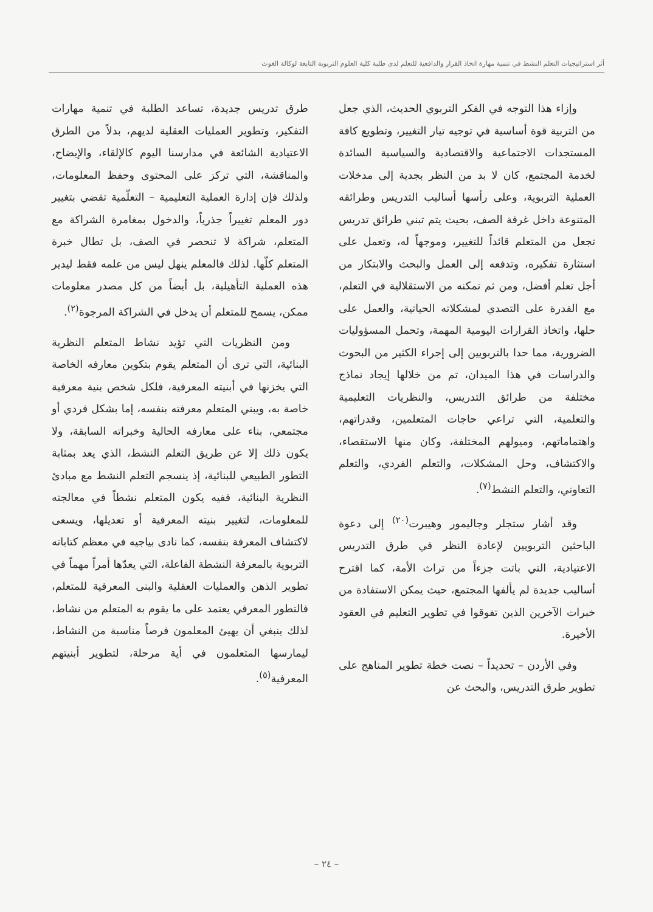أثر استراتيجيات التعلم النشط في تنمية مهارة اتخاذ القرار والدافعية للتعلم لدى طلبة كلية العلوم التربوية التابعة لوكالة الغوث
وإزاء هذا التوجه في الفكر التربوي الحديث، الذي جعل من التربية قوة أساسية في توجيه تيار التغيير، وتطويع كافة المستجدات الاجتماعية والاقتصادية والسياسية السائدة لخدمة المجتمع، كان لا بد من النظر بجدية إلى مدخلات العملية التربوية، وعلى رأسها أساليب التدريس وطرائقه المتنوعة داخل غرفة الصف، بحيث يتم تبني طرائق تدريس تجعل من المتعلم قائداً للتغيير، وموجهاً له، وتعمل على استثارة تفكيره، وتدفعه إلى العمل والبحث والابتكار من أجل تعلم أفضل، ومن ثم تمكنه من الاستقلالية في التعلم، مع القدرة على التصدي لمشكلاته الحياتية، والعمل على حلها، واتخاذ القرارات اليومية المهمة، وتحمل المسؤوليات الضرورية، مما حدا بالتربويين إلى إجراء الكثير من البحوث والدراسات في هذا الميدان، تم من خلالها إيجاد نماذج مختلفة من طرائق التدريس، والنظريات التعليمية والتعلمية، التي تراعي حاجات المتعلمين، وقدراتهم، واهتماماتهم، وميولهم المختلفة، وكان منها الاستقصاء، والاكتشاف، وحل المشكلات، والتعلم الفردي، والتعلم التعاوني، والتعلم النشط<sup>(٧)</sup>.
وقد أشار ستجلر وجاليمور وهيبرت<sup>(٢٠)</sup> إلى دعوة الباحثين التربويين لإعادة النظر في طرق التدريس الاعتيادية، التي باتت جزءاً من تراث الأمة، كما اقترح أساليب جديدة لم يألفها المجتمع، حيث يمكن الاستفادة من خبرات الآخرين الذين تفوقوا في تطوير التعليم في العقود الأخيرة.
وفي الأردن – تحديداً – نصت خطة تطوير المناهج على تطوير طرق التدريس، والبحث عن
طرق تدريس جديدة، تساعد الطلبة في تنمية مهارات التفكير، وتطوير العمليات العقلية لديهم، بدلاً من الطرق الاعتيادية الشائعة في مدارسنا اليوم كالإلقاء، والإيضاح، والمناقشة، التي تركز على المحتوى وحفظ المعلومات، ولذلك فإن إدارة العملية التعليمية – التعلّمية تقضي بتغيير دور المعلم تغييراً جذرياً، والدخول بمغامرة الشراكة مع المتعلم، شراكة لا تنحصر في الصف، بل تطال خبرة المتعلم كلّها. لذلك فالمعلم ينهل ليس من علمه فقط ليدير هذه العملية التأهيلية، بل أيضاً من كل مصدر معلومات ممكن، يسمح للمتعلم أن يدخل في الشراكة المرجوة<sup>(٢)</sup>.
ومن النظريات التي تؤيد نشاط المتعلم النظرية البنائية، التي ترى أن المتعلم يقوم بتكوين معارفه الخاصة التي يخزنها في أبنيته المعرفية، فلكل شخص بنية معرفية خاصة به، ويبني المتعلم معرفته بنفسه، إما بشكل فردي أو مجتمعي، بناء على معارفه الحالية وخبراته السابقة، ولا يكون ذلك إلا عن طريق التعلم النشط، الذي يعد بمثابة التطور الطبيعي للبنائية، إذ ينسجم التعلم النشط مع مبادئ النظرية البنائية، ففيه يكون المتعلم نشطاً في معالجته للمعلومات، لتغيير بنيته المعرفية أو تعديلها، ويسعى لاكتشاف المعرفة بنفسه، كما نادى بياجيه في معظم كتاباته التربوية بالمعرفة النشطة الفاعلة، التي يعدّها أمراً مهماً في تطوير الذهن والعمليات العقلية والبنى المعرفية للمتعلم، فالتطور المعرفي يعتمد على ما يقوم به المتعلم من نشاط، لذلك ينبغي أن يهيئ المعلمون فرصاً مناسبة من النشاط، ليمارسها المتعلمون في أية مرحلة، لتطوير أبنيتهم المعرفية<sup>(٥)</sup>.
– ٢٤ –